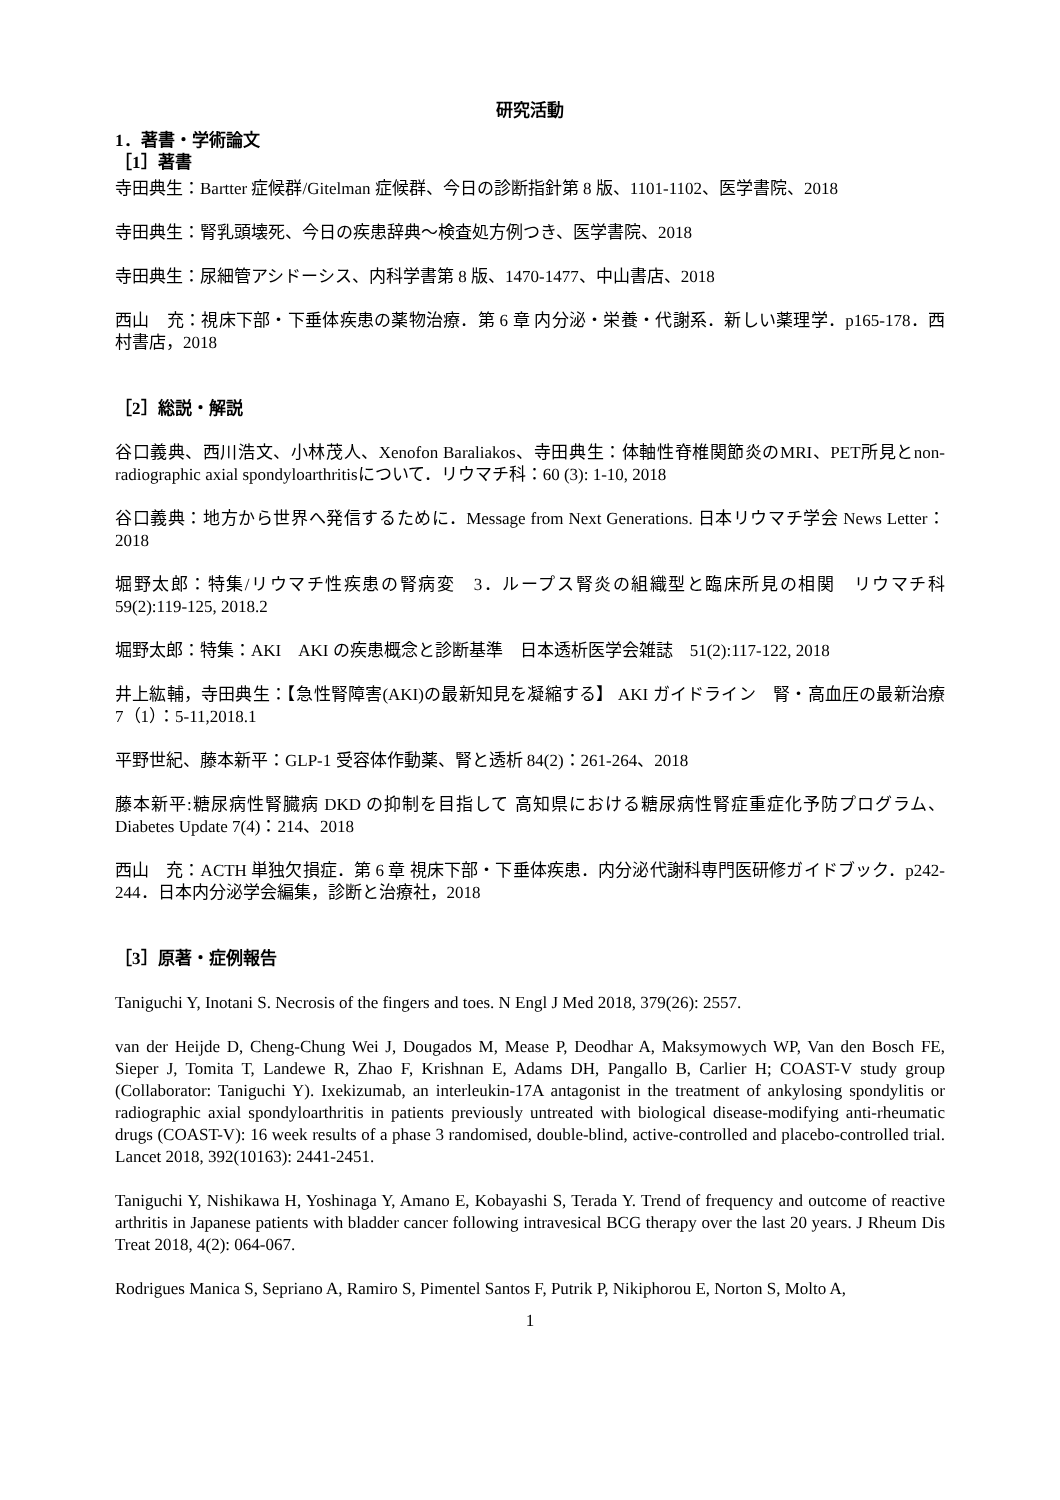研究活動
1．著書・学術論文
［1］著書
寺田典生：Bartter 症候群/Gitelman 症候群、今日の診断指針第 8 版、1101-1102、医学書院、2018
寺田典生：腎乳頭壊死、今日の疾患辞典～検査処方例つき、医学書院、2018
寺田典生：尿細管アシドーシス、内科学書第 8 版、1470-1477、中山書店、2018
西山　充：視床下部・下垂体疾患の薬物治療．第 6 章 内分泌・栄養・代謝系．新しい薬理学．p165-178．西村書店，2018
［2］総説・解説
谷口義典、西川浩文、小林茂人、Xenofon Baraliakos、寺田典生：体軸性脊椎関節炎のMRI、PET所見とnon-radiographic axial spondyloarthritisについて．リウマチ科：60 (3): 1-10, 2018
谷口義典：地方から世界へ発信するために．Message from Next Generations. 日本リウマチ学会 News Letter：2018
堀野太郎：特集/リウマチ性疾患の腎病変　3．ループス腎炎の組織型と臨床所見の相関　リウマチ科　59(2):119-125, 2018.2
堀野太郎：特集：AKI　AKI の疾患概念と診断基準　日本透析医学会雑誌　51(2):117-122, 2018
井上紘輔，寺田典生：【急性腎障害(AKI)の最新知見を凝縮する】 AKI ガイドライン　腎・高血圧の最新治療　7（1）：5-11,2018.1
平野世紀、藤本新平：GLP-1 受容体作動薬、腎と透析 84(2)：261-264、2018
藤本新平:糖尿病性腎臓病 DKD の抑制を目指して 高知県における糖尿病性腎症重症化予防プログラム、Diabetes Update 7(4)：214、2018
西山　充：ACTH 単独欠損症．第 6 章 視床下部・下垂体疾患．内分泌代謝科専門医研修ガイドブック．p242-244．日本内分泌学会編集，診断と治療社，2018
［3］原著・症例報告
Taniguchi Y, Inotani S. Necrosis of the fingers and toes. N Engl J Med 2018, 379(26): 2557.
van der Heijde D, Cheng-Chung Wei J, Dougados M, Mease P, Deodhar A, Maksymowych WP, Van den Bosch FE, Sieper J, Tomita T, Landewe R, Zhao F, Krishnan E, Adams DH, Pangallo B, Carlier H; COAST-V study group (Collaborator: Taniguchi Y). Ixekizumab, an interleukin-17A antagonist in the treatment of ankylosing spondylitis or radiographic axial spondyloarthritis in patients previously untreated with biological disease-modifying anti-rheumatic drugs (COAST-V): 16 week results of a phase 3 randomised, double-blind, active-controlled and placebo-controlled trial. Lancet 2018, 392(10163): 2441-2451.
Taniguchi Y, Nishikawa H, Yoshinaga Y, Amano E, Kobayashi S, Terada Y. Trend of frequency and outcome of reactive arthritis in Japanese patients with bladder cancer following intravesical BCG therapy over the last 20 years. J Rheum Dis Treat 2018, 4(2): 064-067.
Rodrigues Manica S, Sepriano A, Ramiro S, Pimentel Santos F, Putrik P, Nikiphorou E, Norton S, Molto A,
1